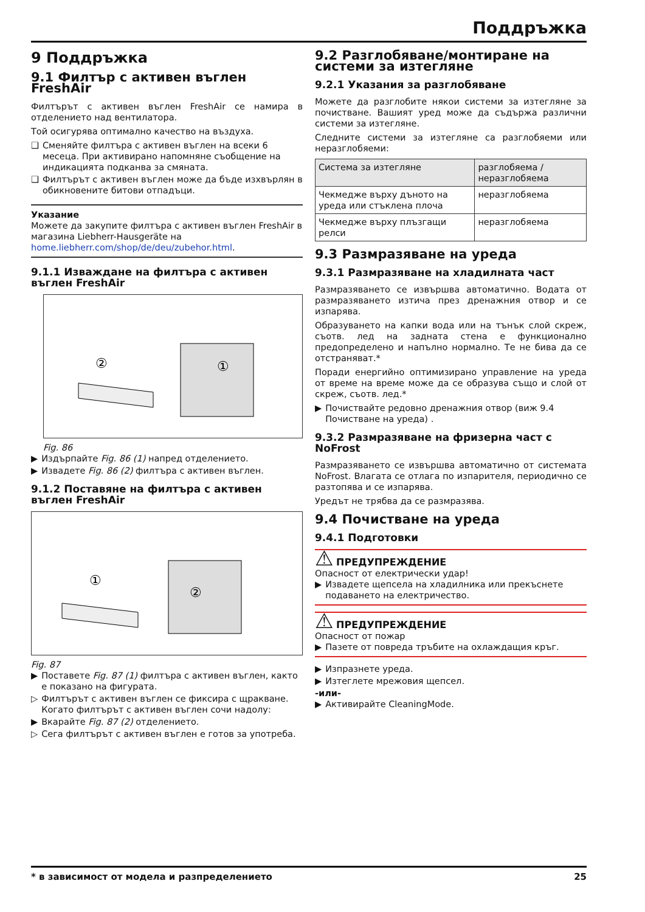Поддръжка
9 Поддръжка
9.1 Филтър с активен въглен FreshAir
Филтърът с активен въглен FreshAir се намира в отделението над вентилатора.
Той осигурява оптимално качество на въздуха.
❑ Сменяйте филтъра с активен въглен на всеки 6 месеца. При активирано напомняне съобщение на индикацията подканва за смяната.
❑ Филтърът с активен въглен може да бъде изхвърлян в обикновените битови отпадъци.
Указание
Можете да закупите филтъра с активен въглен FreshAir в магазина Liebherr-Hausgeräte на home.liebherr.com/shop/de/deu/zubehor.html.
9.1.1 Изваждане на филтъра с активен въглен FreshAir
②
①
Fig. 86
▶ Издърпайте Fig. 86 (1) напред отделението.
▶ Извадете Fig. 86 (2) филтъра с активен въглен.
9.1.2 Поставяне на филтъра с активен въглен FreshAir
①
②
Fig. 87
▶ Поставете Fig. 87 (1) филтъра с активен въглен, както е показано на фигурата.
▷ Филтърът с активен въглен се фиксира с щракване. Когато филтърът с активен въглен сочи надолу:
▶ Вкарайте Fig. 87 (2) отделението.
▷ Сега филтърът с активен въглен е готов за употреба.
9.2 Разглобяване/монтиране на системи за изтегляне
9.2.1 Указания за разглобяване
Можете да разглобите някои системи за изтегляне за почистване. Вашият уред може да съдържа различни системи за изтегляне.
Следните системи за изтегляне са разглобяеми или неразглобяеми:
| Система за изтегляне | разглобяема / неразглобяема |
| --- | --- |
| Чекмедже върху дъното на уреда или стъклена плоча | неразглобяема |
| Чекмедже върху плъзгащи релси | неразглобяема |
9.3 Размразяване на уреда
9.3.1 Размразяване на хладилната част
Размразяването се извършва автоматично. Водата от размразяването изтича през дренажния отвор и се изпарява.
Образуването на капки вода или на тънък слой скреж, съотв. лед на задната стена е функционално предопределено и напълно нормално. Те не бива да се отстраняват.*
Поради енергийно оптимизирано управление на уреда от време на време може да се образува също и слой от скреж, съотв. лед.*
▶ Почиствайте редовно дренажния отвор (виж 9.4 Почистване на уреда) .
9.3.2 Размразяване на фризерна част с NoFrost
Размразяването се извършва автоматично от системата NoFrost. Влагата се отлага по изпарителя, периодично се разтопява и се изпарява.
Уредът не трябва да се размразява.
9.4 Почистване на уреда
9.4.1 Подготовки
⚠ ПРЕДУПРЕЖДЕНИЕ
Опасност от електрически удар!
▶ Извадете щепсела на хладилника или прекъснете подаването на електричество.
⚠ ПРЕДУПРЕЖДЕНИЕ
Опасност от пожар
▶ Пазете от повреда тръбите на охлаждащия кръг.
▶ Изпразнете уреда.
▶ Изтеглете мрежовия щепсел.
-или-
▶ Активирайте CleaningMode.
* в зависимост от модела и разпределението 25